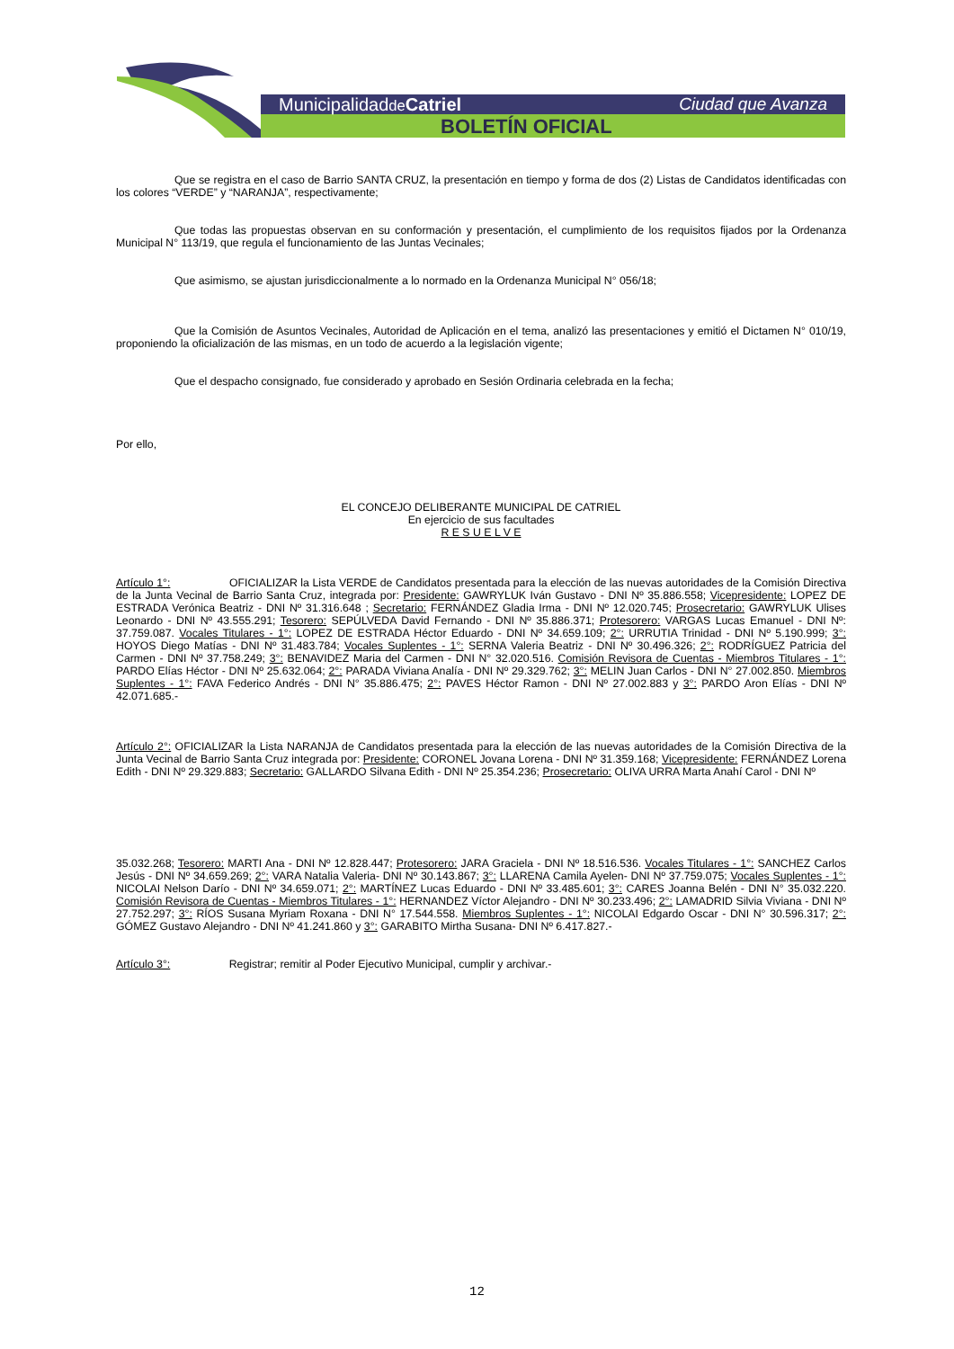Municipalidadde Catriel Ciudad que Avanza
BOLETÍN OFICIAL
Que se registra en el caso de Barrio SANTA CRUZ, la presentación en tiempo y forma de dos (2) Listas de Candidatos identificadas con los colores “VERDE” y “NARANJA”, respectivamente;
Que todas las propuestas observan en su conformación y presentación, el cumplimiento de los requisitos fijados por la Ordenanza Municipal N° 113/19, que regula el funcionamiento de las Juntas Vecinales;
Que asimismo, se ajustan jurisdiccionalmente a lo normado en la Ordenanza Municipal N° 056/18;
Que la Comisión de Asuntos Vecinales, Autoridad de Aplicación en el tema, analizó las presentaciones y emitió el Dictamen N° 010/19, proponiendo la oficialización de las mismas, en un todo de acuerdo a la legislación vigente;
Que el despacho consignado, fue considerado y aprobado en Sesión Ordinaria celebrada en la fecha;
Por ello,
EL CONCEJO DELIBERANTE MUNICIPAL DE CATRIEL
En ejercicio de sus facultades
R E S U E L V E
Artículo 1°: OFICIALIZAR la Lista VERDE de Candidatos presentada para la elección de las nuevas autoridades de la Comisión Directiva de la Junta Vecinal de Barrio Santa Cruz, integrada por: Presidente: GAWRYLUK Iván Gustavo - DNI Nº 35.886.558; Vicepresidente: LOPEZ DE ESTRADA Verónica Beatriz - DNI Nº 31.316.648 ; Secretario: FERNÁNDEZ Gladia Irma - DNI Nº 12.020.745; Prosecretario: GAWRYLUK Ulises Leonardo - DNI Nº 43.555.291; Tesorero: SEPÚLVEDA David Fernando - DNI Nº 35.886.371; Protesorero: VARGAS Lucas Emanuel - DNI Nº: 37.759.087. Vocales Titulares - 1°: LOPEZ DE ESTRADA Héctor Eduardo - DNI Nº 34.659.109; 2°: URRUTIA Trinidad - DNI Nº 5.190.999; 3°: HOYOS Diego Matías - DNI Nº 31.483.784; Vocales Suplentes - 1°: SERNA Valeria Beatriz - DNI Nº 30.496.326; 2°: RODRÍGUEZ Patricia del Carmen - DNI Nº 37.758.249; 3°: BENAVIDEZ Maria del Carmen - DNI N° 32.020.516. Comisión Revisora de Cuentas - Miembros Titulares - 1°: PARDO Elías Héctor - DNI Nº 25.632.064; 2°: PARADA Viviana Analía - DNI Nº 29.329.762; 3°: MELIN Juan Carlos - DNI N° 27.002.850. Miembros Suplentes - 1°: FAVA Federico Andrés - DNI N° 35.886.475; 2°: PAVES Héctor Ramon - DNI Nº 27.002.883 y 3°: PARDO Aron Elías - DNI Nº 42.071.685.-
Artículo 2°: OFICIALIZAR la Lista NARANJA de Candidatos presentada para la elección de las nuevas autoridades de la Comisión Directiva de la Junta Vecinal de Barrio Santa Cruz integrada por: Presidente: CORONEL Jovana Lorena - DNI Nº 31.359.168; Vicepresidente: FERNÁNDEZ Lorena Edith - DNI Nº 29.329.883; Secretario: GALLARDO Silvana Edith - DNI Nº 25.354.236; Prosecretario: OLIVA URRA Marta Anahí Carol - DNI Nº
35.032.268; Tesorero: MARTI Ana - DNI Nº 12.828.447; Protesorero: JARA Graciela - DNI Nº 18.516.536. Vocales Titulares - 1°: SANCHEZ Carlos Jesús - DNI Nº 34.659.269; 2°: VARA Natalia Valeria- DNI Nº 30.143.867; 3°: LLARENA Camila Ayelen- DNI Nº 37.759.075; Vocales Suplentes - 1°: NICOLAI Nelson Darío - DNI Nº 34.659.071; 2°: MARTÍNEZ Lucas Eduardo - DNI Nº 33.485.601; 3°: CARES Joanna Belén - DNI N° 35.032.220. Comisión Revisora de Cuentas - Miembros Titulares - 1°: HERNANDEZ Víctor Alejandro - DNI Nº 30.233.496; 2°: LAMADRID Silvia Viviana - DNI Nº 27.752.297; 3°: RÍOS Susana Myriam Roxana - DNI N° 17.544.558. Miembros Suplentes - 1°: NICOLAI Edgardo Oscar - DNI N° 30.596.317; 2°: GÓMEZ Gustavo Alejandro - DNI Nº 41.241.860 y 3°: GARABITO Mirtha Susana- DNI Nº 6.417.827.-
Artículo 3°: Registrar; remitir al Poder Ejecutivo Municipal, cumplir y archivar.-
12